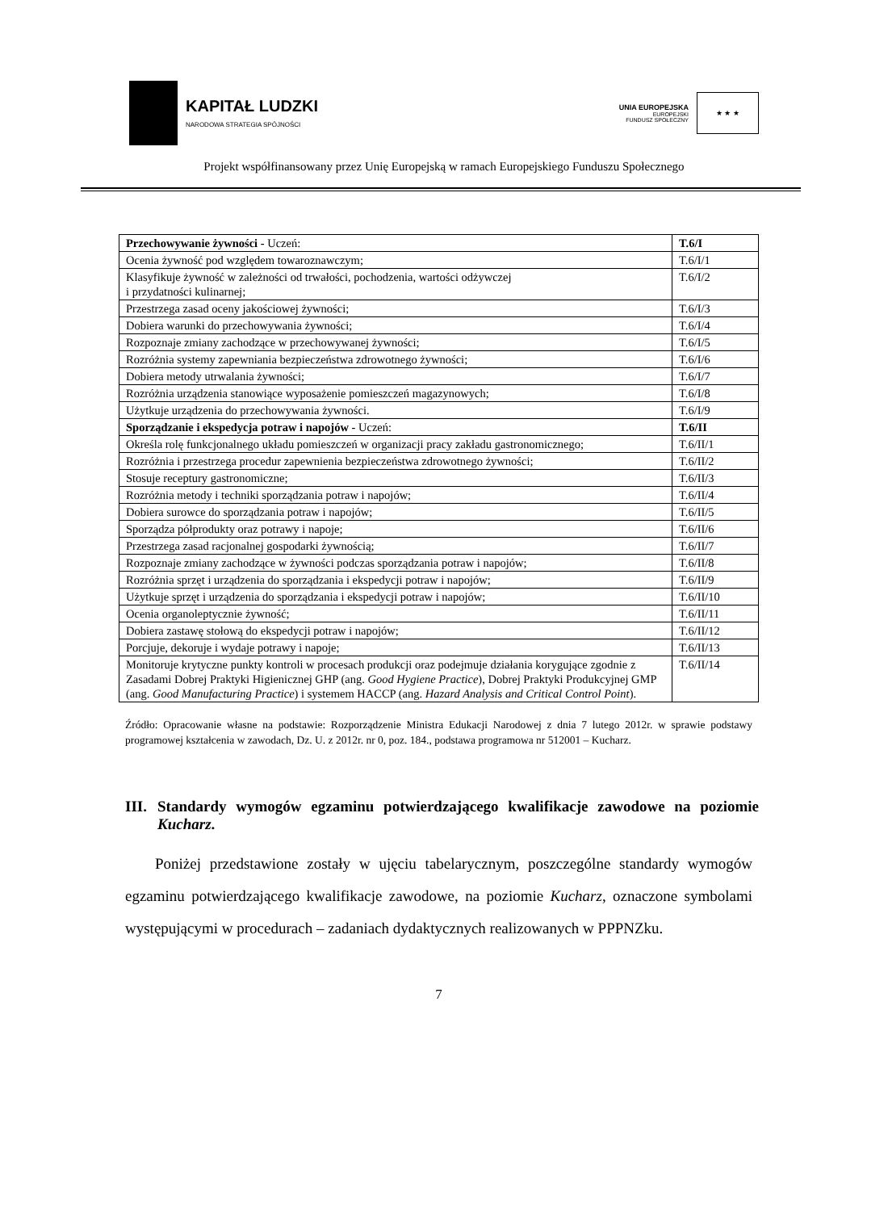KAPITAŁ LUDZKI
NARODOWA STRATEGIA SPÓJNOŚCI
UNIA EUROPEJSKA
EUROPEJSKI
FUNDUSZ SPOŁECZNY
★ ★ ★
Projekt współfinansowany przez Unię Europejską w ramach Europejskiego Funduszu Społecznego
| Przechowywanie żywności - Uczeń: | T.6/I |
| Ocenia żywność pod względem towaroznawczym; | T.6/I/1 |
| Klasyfikuje żywność w zależności od trwałości, pochodzenia, wartości odżywczej i przydatności kulinarnej; | T.6/I/2 |
| Przestrzega zasad oceny jakościowej żywności; | T.6/I/3 |
| Dobiera warunki do przechowywania żywności; | T.6/I/4 |
| Rozpoznaje zmiany zachodzące w przechowywanej żywności; | T.6/I/5 |
| Rozróżnia systemy zapewniania bezpieczeństwa zdrowotnego żywności; | T.6/I/6 |
| Dobiera metody utrwalania żywności; | T.6/I/7 |
| Rozróżnia urządzenia stanowiące wyposażenie pomieszczeń magazynowych; | T.6/I/8 |
| Użytkuje urządzenia do przechowywania żywności. | T.6/I/9 |
| Sporządzanie i ekspedycja potraw i napojów - Uczeń: | T.6/II |
| Określa rolę funkcjonalnego układu pomieszczeń w organizacji pracy zakładu gastronomicznego; | T.6/II/1 |
| Rozróżnia i przestrzega procedur zapewnienia bezpieczeństwa zdrowotnego żywności; | T.6/II/2 |
| Stosuje receptury gastronomiczne; | T.6/II/3 |
| Rozróżnia metody i techniki sporządzania potraw i napojów; | T.6/II/4 |
| Dobiera surowce do sporządzania potraw i napojów; | T.6/II/5 |
| Sporządza półprodukty oraz potrawy i napoje; | T.6/II/6 |
| Przestrzega zasad racjonalnej gospodarki żywnością; | T.6/II/7 |
| Rozpoznaje zmiany zachodzące w żywności podczas sporządzania potraw i napojów; | T.6/II/8 |
| Rozróżnia sprzęt i urządzenia do sporządzania i ekspedycji potraw i napojów; | T.6/II/9 |
| Użytkuje sprzęt i urządzenia do sporządzania i ekspedycji potraw i napojów; | T.6/II/10 |
| Ocenia organoleptycznie żywność; | T.6/II/11 |
| Dobiera zastawę stołową do ekspedycji potraw i napojów; | T.6/II/12 |
| Porcjuje, dekoruje i wydaje potrawy i napoje; | T.6/II/13 |
| Monitoruje krytyczne punkty kontroli w procesach produkcji oraz podejmuje działania korygujące zgodnie z Zasadami Dobrej Praktyki Higienicznej GHP (ang. Good Hygiene Practice ), Dobrej Praktyki Produkcyjnej GMP (ang. Good Manufacturing Practice ) i systemem HACCP (ang. Hazard Analysis and Critical Control Point ). | T.6/II/14 |
Źródło: Opracowanie własne na podstawie: Rozporządzenie Ministra Edukacji Narodowej z dnia 7 lutego 2012r. w sprawie podstawy programowej kształcenia w zawodach, Dz. U. z 2012r. nr 0, poz. 184., podstawa programowa nr 512001 – Kucharz.
III. Standardy wymogów egzaminu potwierdzającego kwalifikacje zawodowe na poziomie Kucharz.
Poniżej przedstawione zostały w ujęciu tabelarycznym, poszczególne standardy wymogów egzaminu potwierdzającego kwalifikacje zawodowe, na poziomie Kucharz, oznaczone symbolami występującymi w procedurach – zadaniach dydaktycznych realizowanych w PPPNZku.
7